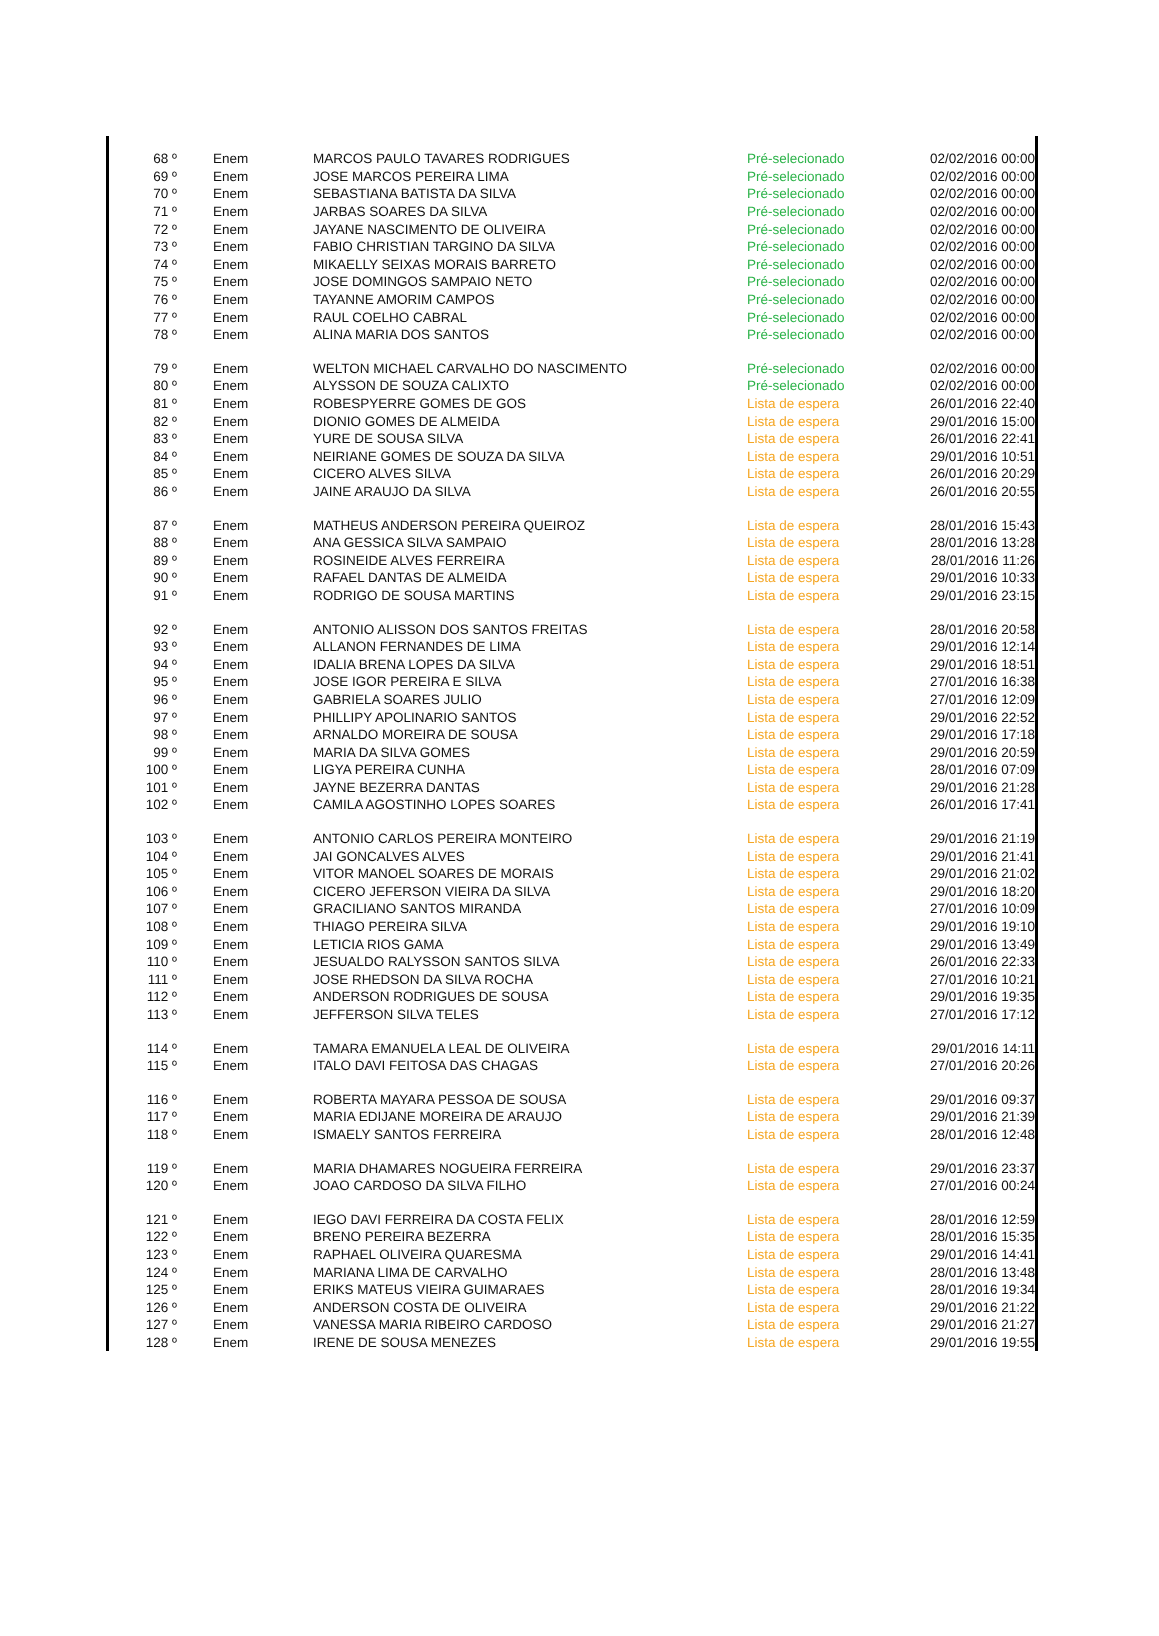| 68 º | Enem | MARCOS PAULO TAVARES RODRIGUES | Pré-selecionado | 02/02/2016 00:00 |
| 69 º | Enem | JOSE MARCOS PEREIRA LIMA | Pré-selecionado | 02/02/2016 00:00 |
| 70 º | Enem | SEBASTIANA BATISTA DA SILVA | Pré-selecionado | 02/02/2016 00:00 |
| 71 º | Enem | JARBAS SOARES DA SILVA | Pré-selecionado | 02/02/2016 00:00 |
| 72 º | Enem | JAYANE NASCIMENTO DE OLIVEIRA | Pré-selecionado | 02/02/2016 00:00 |
| 73 º | Enem | FABIO CHRISTIAN TARGINO DA SILVA | Pré-selecionado | 02/02/2016 00:00 |
| 74 º | Enem | MIKAELLY SEIXAS MORAIS BARRETO | Pré-selecionado | 02/02/2016 00:00 |
| 75 º | Enem | JOSE DOMINGOS SAMPAIO NETO | Pré-selecionado | 02/02/2016 00:00 |
| 76 º | Enem | TAYANNE AMORIM CAMPOS | Pré-selecionado | 02/02/2016 00:00 |
| 77 º | Enem | RAUL COELHO CABRAL | Pré-selecionado | 02/02/2016 00:00 |
| 78 º | Enem | ALINA MARIA DOS SANTOS | Pré-selecionado | 02/02/2016 00:00 |
| 79 º | Enem | WELTON MICHAEL CARVALHO DO NASCIMENTO | Pré-selecionado | 02/02/2016 00:00 |
| 80 º | Enem | ALYSSON DE SOUZA CALIXTO | Pré-selecionado | 02/02/2016 00:00 |
| 81 º | Enem | ROBESPYERRE GOMES DE GOS | Lista de espera | 26/01/2016 22:40 |
| 82 º | Enem | DIONIO GOMES DE ALMEIDA | Lista de espera | 29/01/2016 15:00 |
| 83 º | Enem | YURE DE SOUSA SILVA | Lista de espera | 26/01/2016 22:41 |
| 84 º | Enem | NEIRIANE GOMES DE SOUZA DA SILVA | Lista de espera | 29/01/2016 10:51 |
| 85 º | Enem | CICERO ALVES SILVA | Lista de espera | 26/01/2016 20:29 |
| 86 º | Enem | JAINE ARAUJO DA SILVA | Lista de espera | 26/01/2016 20:55 |
| 87 º | Enem | MATHEUS ANDERSON PEREIRA QUEIROZ | Lista de espera | 28/01/2016 15:43 |
| 88 º | Enem | ANA GESSICA SILVA SAMPAIO | Lista de espera | 28/01/2016 13:28 |
| 89 º | Enem | ROSINEIDE ALVES FERREIRA | Lista de espera | 28/01/2016 11:26 |
| 90 º | Enem | RAFAEL DANTAS DE ALMEIDA | Lista de espera | 29/01/2016 10:33 |
| 91 º | Enem | RODRIGO DE SOUSA MARTINS | Lista de espera | 29/01/2016 23:15 |
| 92 º | Enem | ANTONIO ALISSON DOS SANTOS FREITAS | Lista de espera | 28/01/2016 20:58 |
| 93 º | Enem | ALLANON FERNANDES DE LIMA | Lista de espera | 29/01/2016 12:14 |
| 94 º | Enem | IDALIA BRENA LOPES DA SILVA | Lista de espera | 29/01/2016 18:51 |
| 95 º | Enem | JOSE IGOR PEREIRA E SILVA | Lista de espera | 27/01/2016 16:38 |
| 96 º | Enem | GABRIELA SOARES JULIO | Lista de espera | 27/01/2016 12:09 |
| 97 º | Enem | PHILLIPY APOLINARIO SANTOS | Lista de espera | 29/01/2016 22:52 |
| 98 º | Enem | ARNALDO MOREIRA DE SOUSA | Lista de espera | 29/01/2016 17:18 |
| 99 º | Enem | MARIA DA SILVA GOMES | Lista de espera | 29/01/2016 20:59 |
| 100 º | Enem | LIGYA PEREIRA CUNHA | Lista de espera | 28/01/2016 07:09 |
| 101 º | Enem | JAYNE BEZERRA DANTAS | Lista de espera | 29/01/2016 21:28 |
| 102 º | Enem | CAMILA AGOSTINHO LOPES SOARES | Lista de espera | 26/01/2016 17:41 |
| 103 º | Enem | ANTONIO CARLOS PEREIRA MONTEIRO | Lista de espera | 29/01/2016 21:19 |
| 104 º | Enem | JAI GONCALVES ALVES | Lista de espera | 29/01/2016 21:41 |
| 105 º | Enem | VITOR MANOEL SOARES DE MORAIS | Lista de espera | 29/01/2016 21:02 |
| 106 º | Enem | CICERO JEFERSON VIEIRA DA SILVA | Lista de espera | 29/01/2016 18:20 |
| 107 º | Enem | GRACILIANO SANTOS MIRANDA | Lista de espera | 27/01/2016 10:09 |
| 108 º | Enem | THIAGO PEREIRA SILVA | Lista de espera | 29/01/2016 19:10 |
| 109 º | Enem | LETICIA RIOS GAMA | Lista de espera | 29/01/2016 13:49 |
| 110 º | Enem | JESUALDO RALYSSON SANTOS SILVA | Lista de espera | 26/01/2016 22:33 |
| 111 º | Enem | JOSE RHEDSON DA SILVA ROCHA | Lista de espera | 27/01/2016 10:21 |
| 112 º | Enem | ANDERSON RODRIGUES DE SOUSA | Lista de espera | 29/01/2016 19:35 |
| 113 º | Enem | JEFFERSON SILVA TELES | Lista de espera | 27/01/2016 17:12 |
| 114 º | Enem | TAMARA EMANUELA LEAL DE OLIVEIRA | Lista de espera | 29/01/2016 14:11 |
| 115 º | Enem | ITALO DAVI FEITOSA DAS CHAGAS | Lista de espera | 27/01/2016 20:26 |
| 116 º | Enem | ROBERTA MAYARA PESSOA DE SOUSA | Lista de espera | 29/01/2016 09:37 |
| 117 º | Enem | MARIA EDIJANE MOREIRA DE ARAUJO | Lista de espera | 29/01/2016 21:39 |
| 118 º | Enem | ISMAELY SANTOS FERREIRA | Lista de espera | 28/01/2016 12:48 |
| 119 º | Enem | MARIA DHAMARES NOGUEIRA FERREIRA | Lista de espera | 29/01/2016 23:37 |
| 120 º | Enem | JOAO CARDOSO DA SILVA FILHO | Lista de espera | 27/01/2016 00:24 |
| 121 º | Enem | IEGO DAVI FERREIRA DA COSTA FELIX | Lista de espera | 28/01/2016 12:59 |
| 122 º | Enem | BRENO PEREIRA BEZERRA | Lista de espera | 28/01/2016 15:35 |
| 123 º | Enem | RAPHAEL OLIVEIRA QUARESMA | Lista de espera | 29/01/2016 14:41 |
| 124 º | Enem | MARIANA LIMA DE CARVALHO | Lista de espera | 28/01/2016 13:48 |
| 125 º | Enem | ERIKS MATEUS VIEIRA GUIMARAES | Lista de espera | 28/01/2016 19:34 |
| 126 º | Enem | ANDERSON COSTA DE OLIVEIRA | Lista de espera | 29/01/2016 21:22 |
| 127 º | Enem | VANESSA MARIA RIBEIRO CARDOSO | Lista de espera | 29/01/2016 21:27 |
| 128 º | Enem | IRENE DE SOUSA MENEZES | Lista de espera | 29/01/2016 19:55 |